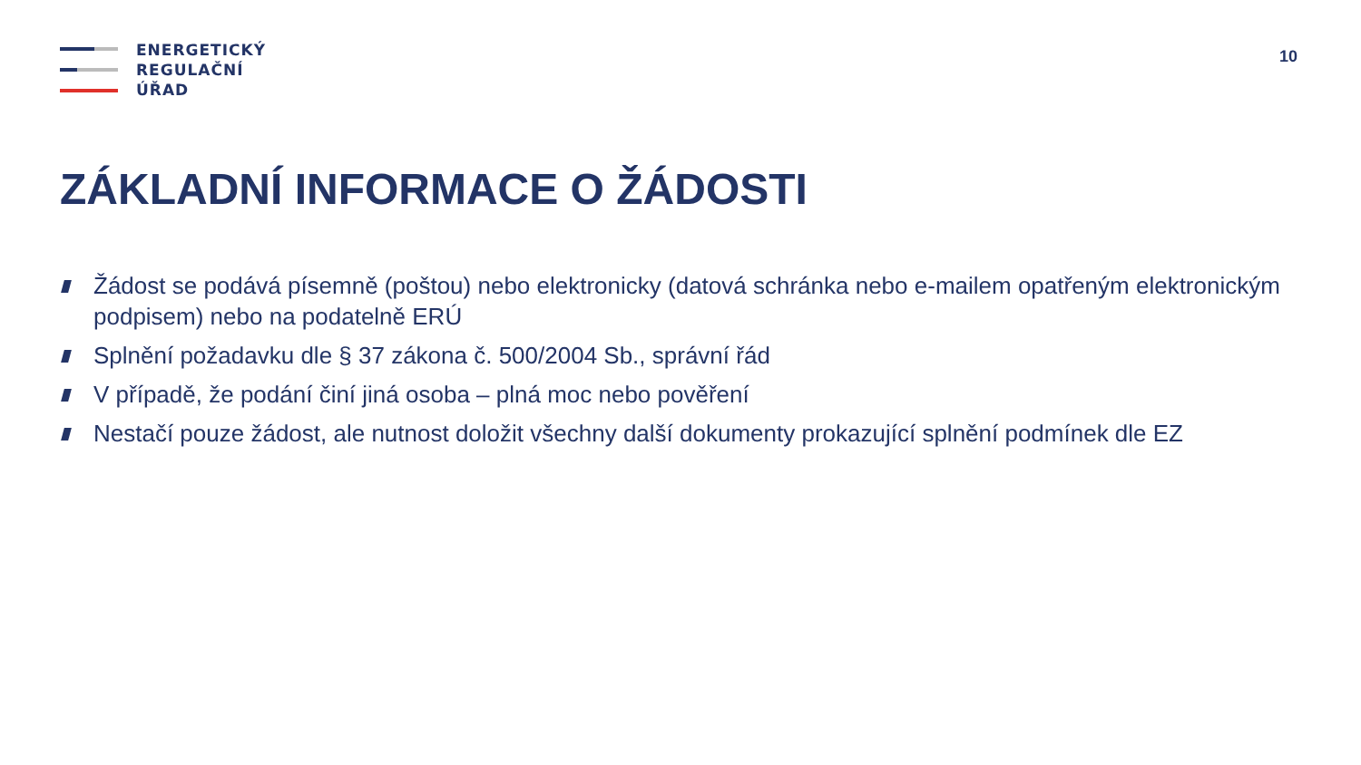ENERGETICKÝ
REGULAČNÍ
ÚŘAD
10
ZÁKLADNÍ INFORMACE O ŽÁDOSTI
Žádost se podává písemně (poštou) nebo elektronicky (datová schránka nebo e-mailem opatřeným elektronickým podpisem) nebo na podatelně ERÚ
Splnění požadavku dle § 37 zákona č. 500/2004 Sb., správní řád
V případě, že podání činí jiná osoba – plná moc nebo pověření
Nestačí pouze žádost, ale nutnost doložit všechny další dokumenty prokazující splnění podmínek dle EZ